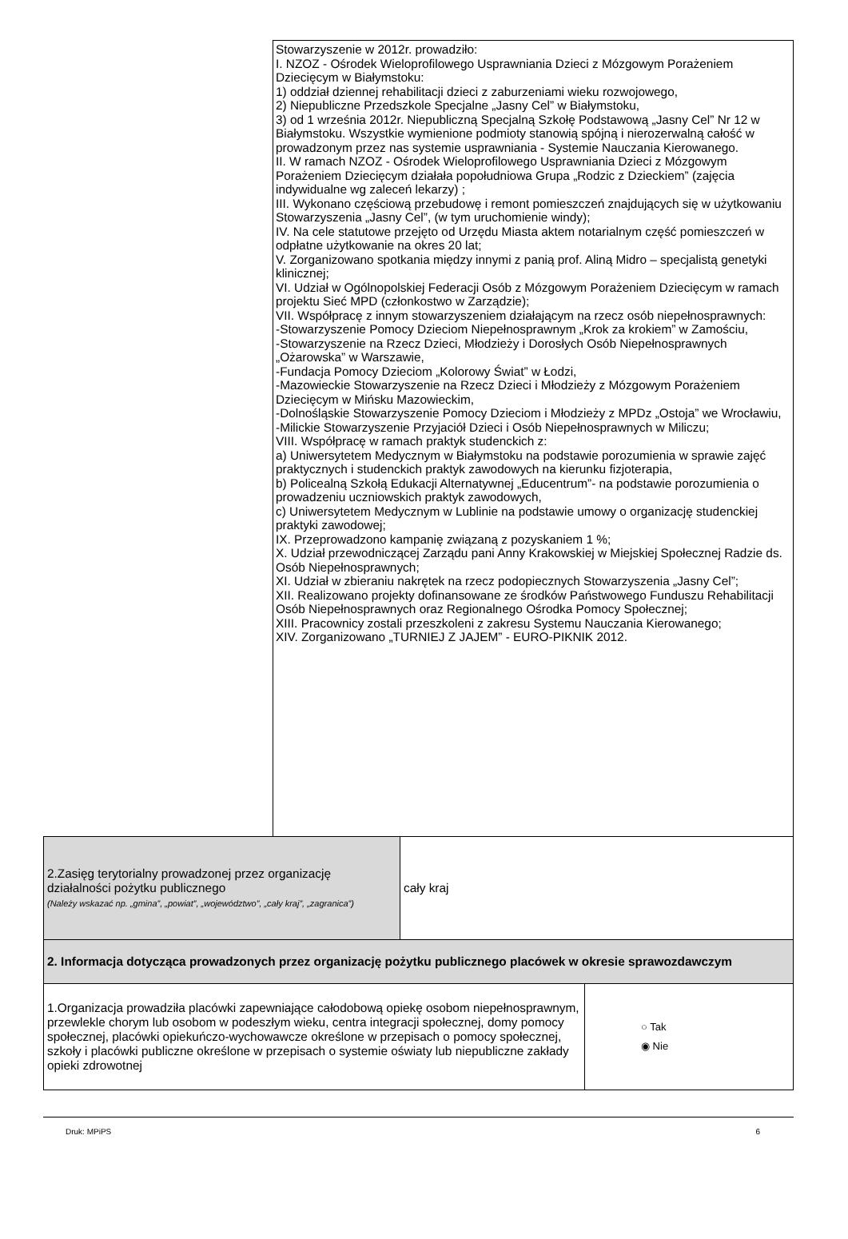Stowarzyszenie w 2012r. prowadziło:
I. NZOZ - Ośrodek Wieloprofilowego Usprawniania Dzieci z Mózgowym Porażeniem Dziecięcym w Białymstoku:
1) oddział dziennej rehabilitacji dzieci z zaburzeniami wieku rozwojowego,
2) Niepubliczne Przedszkole Specjalne „Jasny Cel” w Białymstoku,
3) od 1 września 2012r. Niepubliczną Specjalną Szkołę Podstawową „Jasny Cel” Nr 12 w Białymstoku. Wszystkie wymienione podmioty stanowią spójną i nierozerwalną całość w prowadzonym przez nas systemie usprawniania - Systemie Nauczania Kierowanego.
II. W ramach NZOZ - Ośrodek Wieloprofilowego Usprawniania Dzieci z Mózgowym Porażeniem Dziecięcym działała popołudniowa Grupa „Rodzic z Dzieckiem” (zajęcia indywidualne wg zaleceń lekarzy) ;
III. Wykonano częściową przebudowę i remont pomieszczeń znajdujących się w użytkowaniu Stowarzyszenia „Jasny Cel”, (w tym uruchomienie windy);
IV. Na cele statutowe przejęto od Urzędu Miasta aktem notarialnym część pomieszczeń w odpłatne użytkowanie na okres 20 lat;
V. Zorganizowano spotkania między innymi z panią prof. Aliną Midro – specjalistą genetyki klinicznej;
VI. Udział w Ogólnopolskiej Federacji Osób z Mózgowym Porażeniem Dziecięcym w ramach projektu Sieć MPD (członkostwo w Zarządzie);
VII. Współpracę z innym stowarzyszeniem działającym na rzecz osób niepełnosprawnych:
-Stowarzyszenie Pomocy Dzieciom Niepełnosprawnym „Krok za krokiem” w Zamościu,
-Stowarzyszenie na Rzecz Dzieci, Młodzieży i Dorosłych Osób Niepełnosprawnych „Ożarowska” w Warszawie,
-Fundacja Pomocy Dzieciom „Kolorowy Świat” w Łodzi,
-Mazowieckie Stowarzyszenie na Rzecz Dzieci i Młodzieży z Mózgowym Porażeniem Dziecięcym w Mińsku Mazowieckim,
-Dolnośląskie Stowarzyszenie Pomocy Dzieciom i Młodzieży z MPDz „Ostoja” we Wrocławiu,
-Milickie Stowarzyszenie Przyjaciół Dzieci i Osób Niepełnosprawnych w Miliczu;
VIII. Współpracę w ramach praktyk studenckich z:
a) Uniwersytetem Medycznym w Białymstoku na podstawie porozumienia w sprawie zajęć praktycznych i studenckich praktyk zawodowych na kierunku fizjoterapia,
b) Policealną Szkołą Edukacji Alternatywnej „Educentrum”- na podstawie porozumienia o prowadzeniu uczniowskich praktyk zawodowych,
c) Uniwersytetem Medycznym w Lublinie na podstawie umowy o organizację studenckiej praktyki zawodowej;
IX. Przeprowadzono kampanię związaną z pozyskaniem 1 %;
X. Udział przewodniczącej Zarządu pani Anny Krakowskiej w Miejskiej Społecznej Radzie ds. Osób Niepełnosprawnych;
XI. Udział w zbieraniu nakrętek na rzecz podopiecznych Stowarzyszenia „Jasny Cel”;
XII. Realizowano projekty dofinansowane ze środków Państwowego Funduszu Rehabilitacji Osób Niepełnosprawnych oraz Regionalnego Ośrodka Pomocy Społecznej;
XIII. Pracownicy zostali przeszkoleni z zakresu Systemu Nauczania Kierowanego;
XIV. Zorganizowano „TURNIEJ Z JAJEM” - EURO-PIKNIK 2012.
| 2.Zasięg terytorialny prowadzonej przez organizację działalności pożytku publicznego (Należy wskazać np. „gmina”, „powiat”, „województwo”, „cały kraj”, „zagranica”) | cały kraj | |
| 2. Informacja dotycząca prowadzonych przez organizację pożytku publicznego placówek w okresie sprawozdawczym | | |
| 1.Organizacja prowadziła placówki zapewniające całodobową opiekę osobom niepełnosprawnym, przewlekle chorym lub osobom w podeszłym wieku, centra integracji społecznej, domy pomocy społecznej, placówki opiekuńczo-wychowawcze określone w przepisach o pomocy społecznej, szkoły i placówki publiczne określone w przepisach o systemie oświaty lub niepubliczne zakłady opieki zdrowotnej | | ○ Tak ◉ Nie |
Druk: MPiPS 6